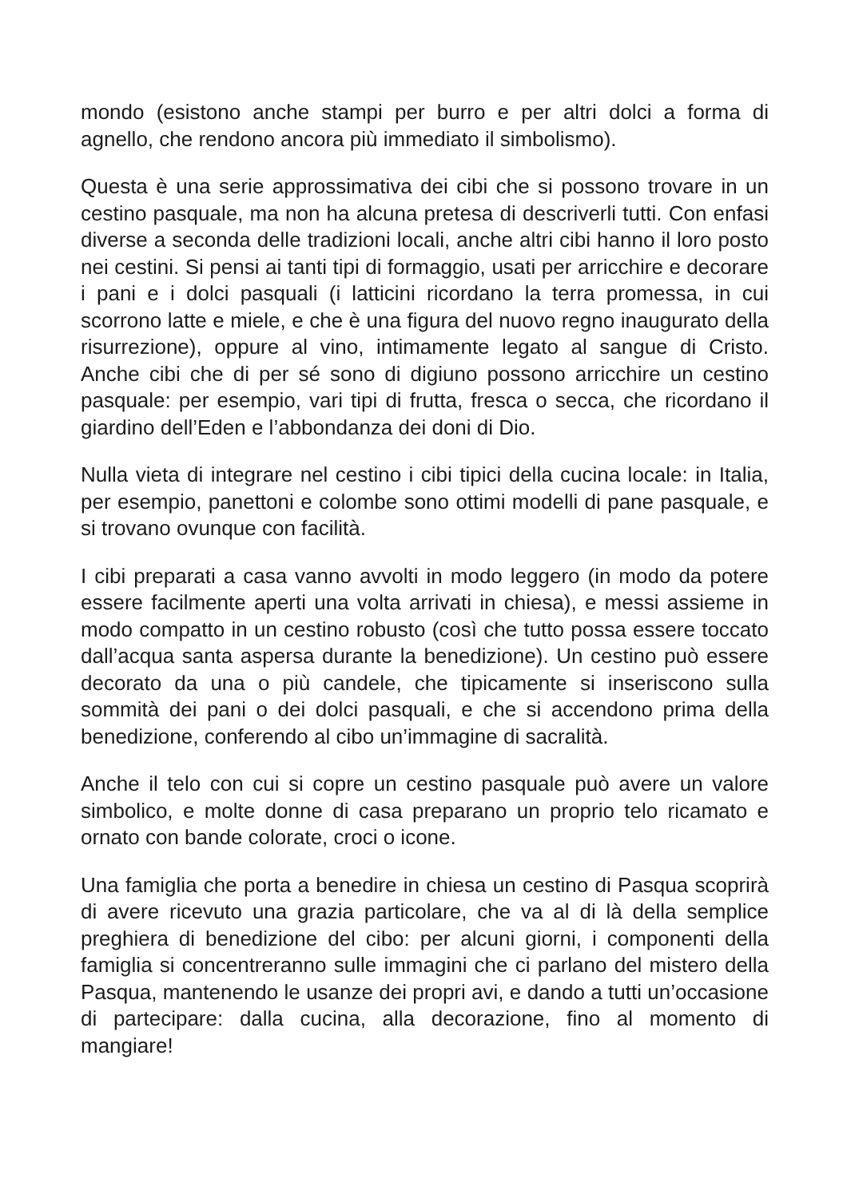mondo (esistono anche stampi per burro e per altri dolci a forma di agnello, che rendono ancora più immediato il simbolismo).
Questa è una serie approssimativa dei cibi che si possono trovare in un cestino pasquale, ma non ha alcuna pretesa di descriverli tutti. Con enfasi diverse a seconda delle tradizioni locali, anche altri cibi hanno il loro posto nei cestini. Si pensi ai tanti tipi di formaggio, usati per arricchire e decorare i pani e i dolci pasquali (i latticini ricordano la terra promessa, in cui scorrono latte e miele, e che è una figura del nuovo regno inaugurato della risurrezione), oppure al vino, intimamente legato al sangue di Cristo. Anche cibi che di per sé sono di digiuno possono arricchire un cestino pasquale: per esempio, vari tipi di frutta, fresca o secca, che ricordano il giardino dell’Eden e l’abbondanza dei doni di Dio.
Nulla vieta di integrare nel cestino i cibi tipici della cucina locale: in Italia, per esempio, panettoni e colombe sono ottimi modelli di pane pasquale, e si trovano ovunque con facilità.
I cibi preparati a casa vanno avvolti in modo leggero (in modo da potere essere facilmente aperti una volta arrivati in chiesa), e messi assieme in modo compatto in un cestino robusto (così che tutto possa essere toccato dall’acqua santa aspersa durante la benedizione). Un cestino può essere decorato da una o più candele, che tipicamente si inseriscono sulla sommità dei pani o dei dolci pasquali, e che si accendono prima della benedizione, conferendo al cibo un’immagine di sacralità.
Anche il telo con cui si copre un cestino pasquale può avere un valore simbolico, e molte donne di casa preparano un proprio telo ricamato e ornato con bande colorate, croci o icone.
Una famiglia che porta a benedire in chiesa un cestino di Pasqua scoprirà di avere ricevuto una grazia particolare, che va al di là della semplice preghiera di benedizione del cibo: per alcuni giorni, i componenti della famiglia si concentreranno sulle immagini che ci parlano del mistero della Pasqua, mantenendo le usanze dei propri avi, e dando a tutti un’occasione di partecipare: dalla cucina, alla decorazione, fino al momento di mangiare!